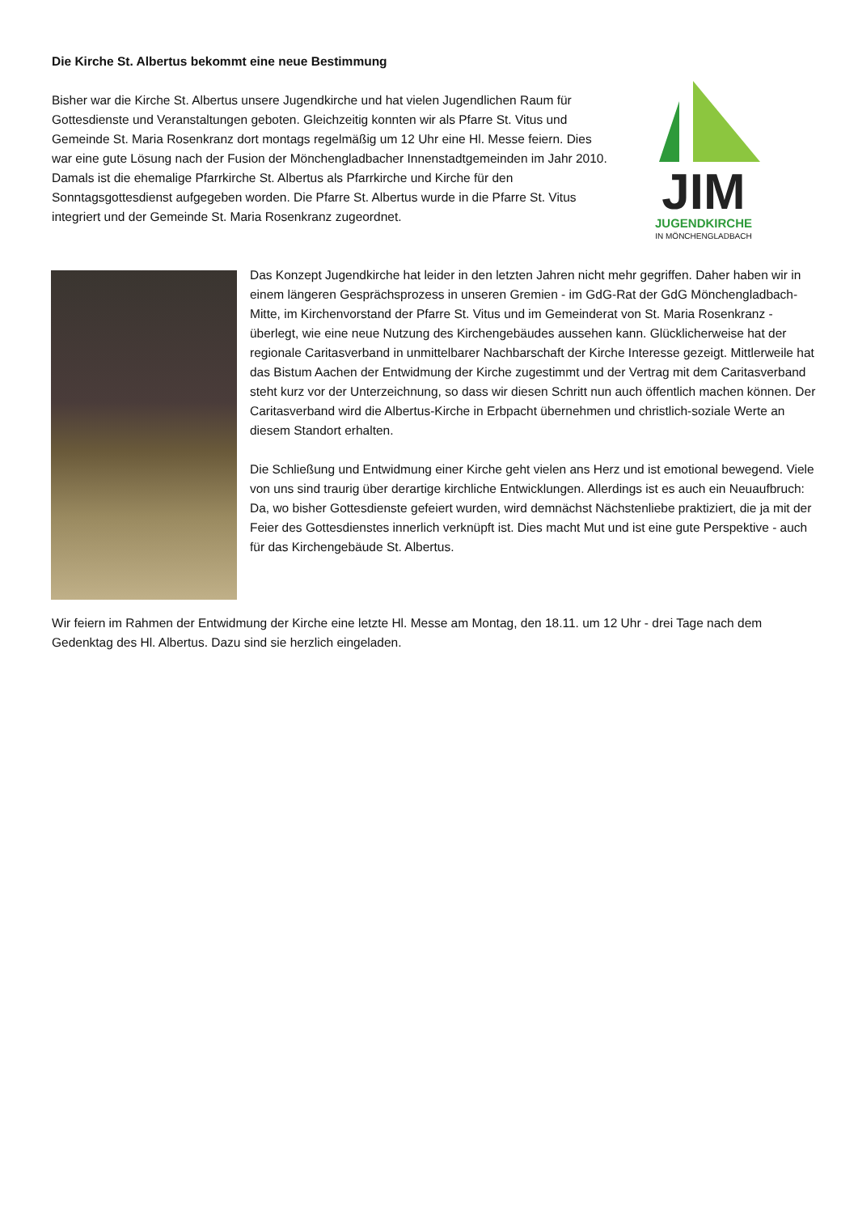Die Kirche St. Albertus bekommt eine neue Bestimmung
Bisher war die Kirche St. Albertus unsere Jugendkirche und hat vielen Jugendlichen Raum für Gottesdienste und Veranstaltungen geboten. Gleichzeitig konnten wir als Pfarre St. Vitus und Gemeinde St. Maria Rosenkranz dort montags regelmäßig um 12 Uhr eine Hl. Messe feiern. Dies war eine gute Lösung nach der Fusion der Mönchengladbacher Innenstadtgemeinden im Jahr 2010. Damals ist die ehemalige Pfarrkirche St. Albertus als Pfarrkirche und Kirche für den Sonntagsgottesdienst aufgegeben worden. Die Pfarre St. Albertus wurde in die Pfarre St. Vitus integriert und der Gemeinde St. Maria Rosenkranz zugeordnet.
JIM
JUGENDKIRCHE
IN MÖNCHENGLADBACH
Das Konzept Jugendkirche hat leider in den letzten Jahren nicht mehr gegriffen. Daher haben wir in einem längeren Gesprächsprozess in unseren Gremien - im GdG-Rat der GdG Mönchengladbach-Mitte, im Kirchenvorstand der Pfarre St. Vitus und im Gemeinderat von St. Maria Rosenkranz - überlegt, wie eine neue Nutzung des Kirchengebäudes aussehen kann. Glücklicherweise hat der regionale Caritasverband in unmittelbarer Nachbarschaft der Kirche Interesse gezeigt. Mittlerweile hat das Bistum Aachen der Entwidmung der Kirche zugestimmt und der Vertrag mit dem Caritasverband steht kurz vor der Unterzeichnung, so dass wir diesen Schritt nun auch öffentlich machen können. Der Caritasverband wird die Albertus-Kirche in Erbpacht übernehmen und christlich-soziale Werte an diesem Standort erhalten.
Die Schließung und Entwidmung einer Kirche geht vielen ans Herz und ist emotional bewegend. Viele von uns sind traurig über derartige kirchliche Entwicklungen. Allerdings ist es auch ein Neuaufbruch: Da, wo bisher Gottesdienste gefeiert wurden, wird demnächst Nächstenliebe praktiziert, die ja mit der Feier des Gottesdienstes innerlich verknüpft ist. Dies macht Mut und ist eine gute Perspektive - auch für das Kirchengebäude St. Albertus.
Wir feiern im Rahmen der Entwidmung der Kirche eine letzte Hl. Messe am Montag, den 18.11. um 12 Uhr - drei Tage nach dem Gedenktag des Hl. Albertus. Dazu sind sie herzlich eingeladen.